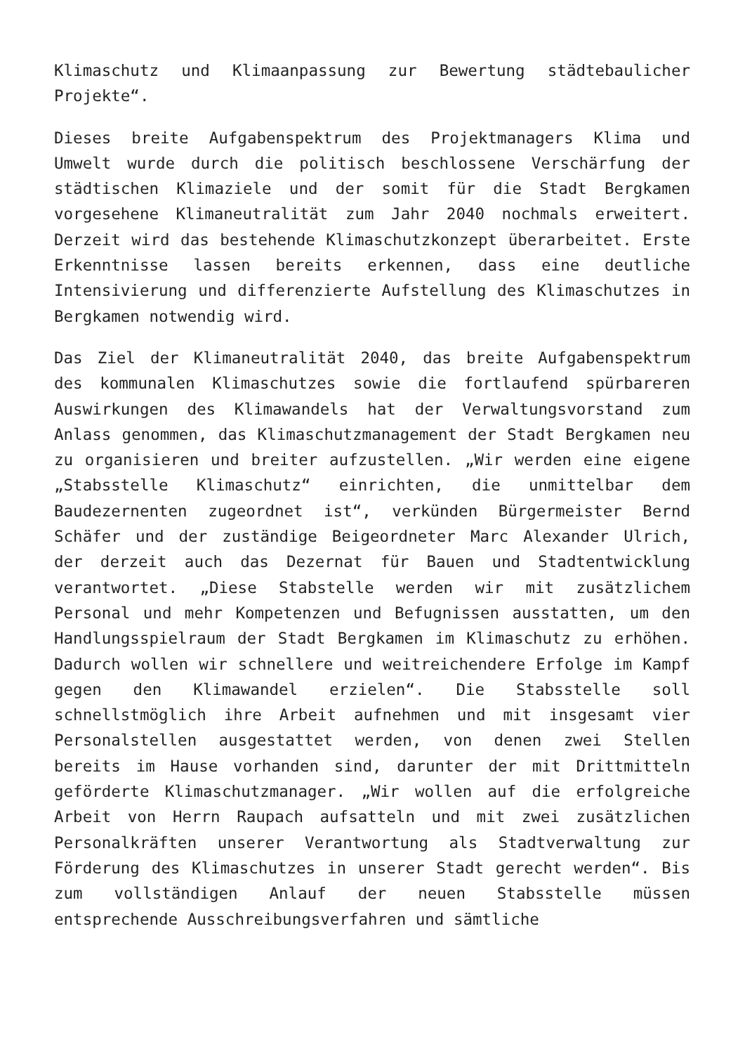Klimaschutz und Klimaanpassung zur Bewertung städtebaulicher Projekte“.
Dieses breite Aufgabenspektrum des Projektmanagers Klima und Umwelt wurde durch die politisch beschlossene Verschärfung der städtischen Klimaziele und der somit für die Stadt Bergkamen vorgesehene Klimaneutralität zum Jahr 2040 nochmals erweitert. Derzeit wird das bestehende Klimaschutzkonzept überarbeitet. Erste Erkenntnisse lassen bereits erkennen, dass eine deutliche Intensivierung und differenzierte Aufstellung des Klimaschutzes in Bergkamen notwendig wird.
Das Ziel der Klimaneutralität 2040, das breite Aufgabenspektrum des kommunalen Klimaschutzes sowie die fortlaufend spürbareren Auswirkungen des Klimawandels hat der Verwaltungsvorstand zum Anlass genommen, das Klimaschutzmanagement der Stadt Bergkamen neu zu organisieren und breiter aufzustellen. „Wir werden eine eigene „Stabsstelle Klimaschutz“ einrichten, die unmittelbar dem Baudezernenten zugeordnet ist“, verkünden Bürgermeister Bernd Schäfer und der zuständige Beigeordneter Marc Alexander Ulrich, der derzeit auch das Dezernat für Bauen und Stadtentwicklung verantwortet. „Diese Stabstelle werden wir mit zusätzlichem Personal und mehr Kompetenzen und Befugnissen ausstatten, um den Handlungsspielraum der Stadt Bergkamen im Klimaschutz zu erhöhen. Dadurch wollen wir schnellere und weitreichendere Erfolge im Kampf gegen den Klimawandel erzielen“. Die Stabsstelle soll schnellstmöglich ihre Arbeit aufnehmen und mit insgesamt vier Personalstellen ausgestattet werden, von denen zwei Stellen bereits im Hause vorhanden sind, darunter der mit Drittmitteln geförderte Klimaschutzmanager. „Wir wollen auf die erfolgreiche Arbeit von Herrn Raupach aufsatteln und mit zwei zusätzlichen Personalkräften unserer Verantwortung als Stadtverwaltung zur Förderung des Klimaschutzes in unserer Stadt gerecht werden“. Bis zum vollständigen Anlauf der neuen Stabsstelle müssen entsprechende Ausschreibungsverfahren und sämtliche